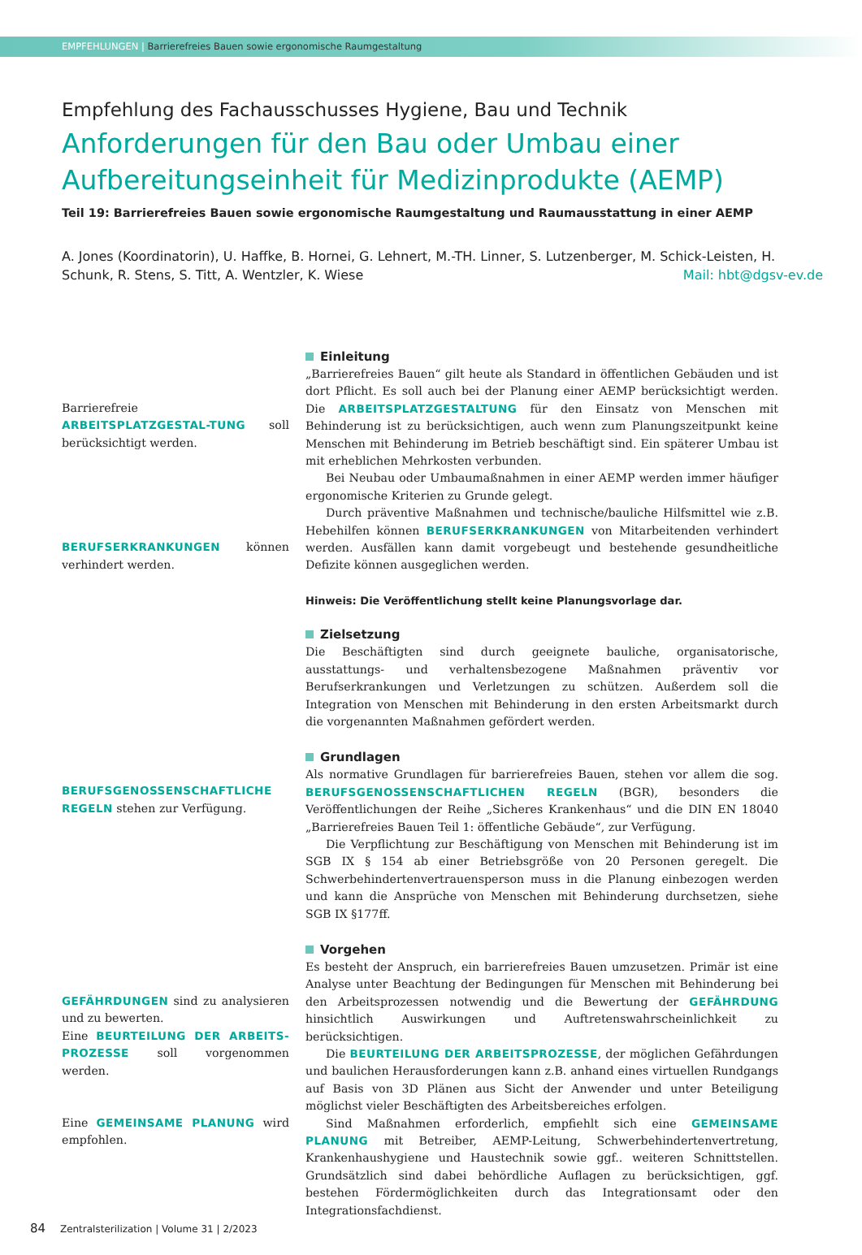EMPFEHLUNGEN | Barrierefreies Bauen sowie ergonomische Raumgestaltung
Empfehlung des Fachausschusses Hygiene, Bau und Technik
Anforderungen für den Bau oder Umbau einer Aufbereitungseinheit für Medizinprodukte (AEMP)
Teil 19: Barrierefreies Bauen sowie ergonomische Raumgestaltung und Raumausstattung in einer AEMP
A. Jones (Koordinatorin), U. Haffke, B. Hornei, G. Lehnert, M.-TH. Linner, S. Lutzenberger, M. Schick-Leisten, H. Schunk, R. Stens, S. Titt, A. Wentzler, K. Wiese Mail: hbt@dgsv-ev.de
Barrierefreie ARBEITSPLATZGESTAL-TUNG soll berücksichtigt werden.
BERUFSERKRANKUNGEN können verhindert werden.
Einleitung
„Barrierefreies Bauen“ gilt heute als Standard in öffentlichen Gebäuden und ist dort Pflicht. Es soll auch bei der Planung einer AEMP berücksichtigt werden. Die ARBEITSPLATZGESTALTUNG für den Einsatz von Menschen mit Behinderung ist zu berücksichtigen, auch wenn zum Planungszeitpunkt keine Menschen mit Behinderung im Betrieb beschäftigt sind. Ein späterer Umbau ist mit erheblichen Mehrkosten verbunden.
Bei Neubau oder Umbaumaßnahmen in einer AEMP werden immer häufiger ergonomische Kriterien zu Grunde gelegt.
Durch präventive Maßnahmen und technische/bauliche Hilfsmittel wie z.B. Hebehilfen können BERUFSERKRANKUNGEN von Mitarbeitenden verhindert werden. Ausfällen kann damit vorgebeugt und bestehende gesundheitliche Defizite können ausgeglichen werden.
Hinweis: Die Veröffentlichung stellt keine Planungsvorlage dar.
Zielsetzung
Die Beschäftigten sind durch geeignete bauliche, organisatorische, ausstattungs- und verhaltensbezogene Maßnahmen präventiv vor Berufserkrankungen und Verletzungen zu schützen. Außerdem soll die Integration von Menschen mit Behinderung in den ersten Arbeitsmarkt durch die vorgenannten Maßnahmen gefördert werden.
BERUFSGENOSSENSCHAFTLICHE REGELN stehen zur Verfügung.
Grundlagen
Als normative Grundlagen für barrierefreies Bauen, stehen vor allem die sog. BERUFSGENOSSENSCHAFTLICHEN REGELN (BGR), besonders die Veröffentlichungen der Reihe „Sicheres Krankenhaus“ und die DIN EN 18040 „Barrierefreies Bauen Teil 1: öffentliche Gebäude“, zur Verfügung.
Die Verpflichtung zur Beschäftigung von Menschen mit Behinderung ist im SGB IX § 154 ab einer Betriebsgröße von 20 Personen geregelt. Die Schwerbehindertenvertrauensperson muss in die Planung einbezogen werden und kann die Ansprüche von Menschen mit Behinderung durchsetzen, siehe SGB IX §177ff.
GEFÄHRDUNGEN sind zu analysieren und zu bewerten.
Eine BEURTEILUNG DER ARBEITS-PROZESSE soll vorgenommen werden.
Eine GEMEINSAME PLANUNG wird empfohlen.
Vorgehen
Es besteht der Anspruch, ein barrierefreies Bauen umzusetzen. Primär ist eine Analyse unter Beachtung der Bedingungen für Menschen mit Behinderung bei den Arbeitsprozessen notwendig und die Bewertung der GEFÄHRDUNG hinsichtlich Auswirkungen und Auftretenswahrscheinlichkeit zu berücksichtigen.
Die BEURTEILUNG DER ARBEITSPROZESSE, der möglichen Gefährdungen und baulichen Herausforderungen kann z.B. anhand eines virtuellen Rundgangs auf Basis von 3D Plänen aus Sicht der Anwender und unter Beteiligung möglichst vieler Beschäftigten des Arbeitsbereiches erfolgen.
Sind Maßnahmen erforderlich, empfiehlt sich eine GEMEINSAME PLANUNG mit Betreiber, AEMP-Leitung, Schwerbehindertenvertretung, Krankenhaushygiene und Haustechnik sowie ggf.. weiteren Schnittstellen. Grundsätzlich sind dabei behördliche Auflagen zu berücksichtigen, ggf. bestehen Fördermöglichkeiten durch das Integrationsamt oder den Integrationsfachdienst.
84 Zentralsterilization | Volume 31 | 2/2023